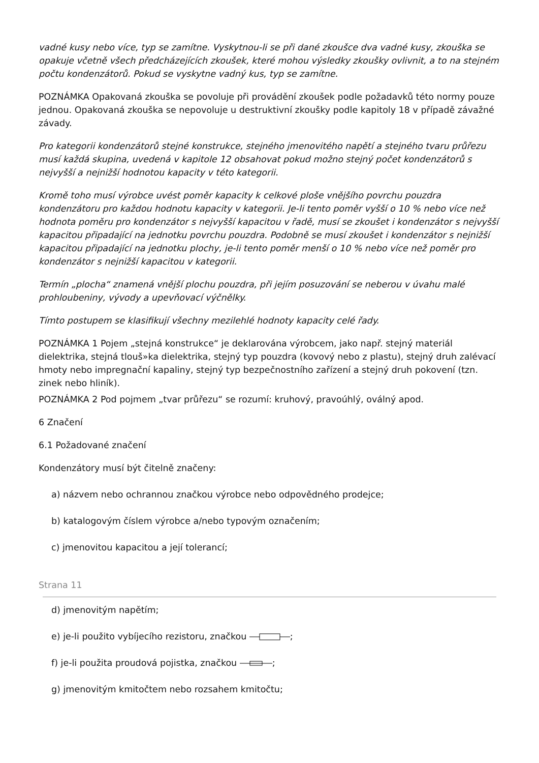vadné kusy nebo více, typ se zamítne. Vyskytnou-li se při dané zkoušce dva vadné kusy, zkouška se opakuje včetně všech předcházejících zkoušek, které mohou výsledky zkoušky ovlivnit, a to na stejném počtu kondenzátorů. Pokud se vyskytne vadný kus, typ se zamítne.
POZNÁMKA Opakovaná zkouška se povoluje při provádění zkoušek podle požadavků této normy pouze jednou. Opakovaná zkouška se nepovoluje u destruktivní zkoušky podle kapitoly 18 v případě závažné závady.
Pro kategorii kondenzátorů stejné konstrukce, stejného jmenovitého napětí a stejného tvaru průřezu musí každá skupina, uvedená v kapitole 12 obsahovat pokud možno stejný počet kondenzátorů s nejvyšší a nejnižší hodnotou kapacity v této kategorii.
Kromě toho musí výrobce uvést poměr kapacity k celkové ploše vnějšího povrchu pouzdra kondenzátoru pro každou hodnotu kapacity v kategorii. Je-li tento poměr vyšší o 10 % nebo více než hodnota poměru pro kondenzátor s nejvyšší kapacitou v řadě, musí se zkoušet i kondenzátor s nejvyšší kapacitou připadající na jednotku povrchu pouzdra. Podobně se musí zkoušet i kondenzátor s nejnižší kapacitou připadající na jednotku plochy, je-li tento poměr menší o 10 % nebo více než poměr pro kondenzátor s nejnižší kapacitou v kategorii.
Termín „plocha“ znamená vnější plochu pouzdra, při jejím posuzování se neberou v úvahu malé prohloubeniny, vývody a upevňovací výčnělky.
Tímto postupem se klasifikují všechny mezilehlé hodnoty kapacity celé řady.
POZNÁMKA 1 Pojem „stejná konstrukce“ je deklarována výrobcem, jako např. stejný materiál dielektrika, stejná tlouš»ka dielektrika, stejný typ pouzdra (kovový nebo z plastu), stejný druh zalévací hmoty nebo impregnační kapaliny, stejný typ bezpečnostního zařízení a stejný druh pokovení (tzn. zinek nebo hliník).
POZNÁMKA 2 Pod pojmem „tvar průřezu“ se rozumí: kruhový, pravoúhlý, oválný apod.
6 Značení
6.1 Požadované značení
Kondenzátory musí být čitelně značeny:
a) názvem nebo ochrannou značkou výrobce nebo odpovědného prodejce;
b) katalogovým číslem výrobce a/nebo typovým označením;
c) jmenovitou kapacitou a její tolerancí;
Strana 11
d) jmenovitým napětím;
e) je-li použito vybíjecího rezistoru, značkou ;
f) je-li použita proudová pojistka, značkou ;
g) jmenovitým kmitočtem nebo rozsahem kmitočtu;